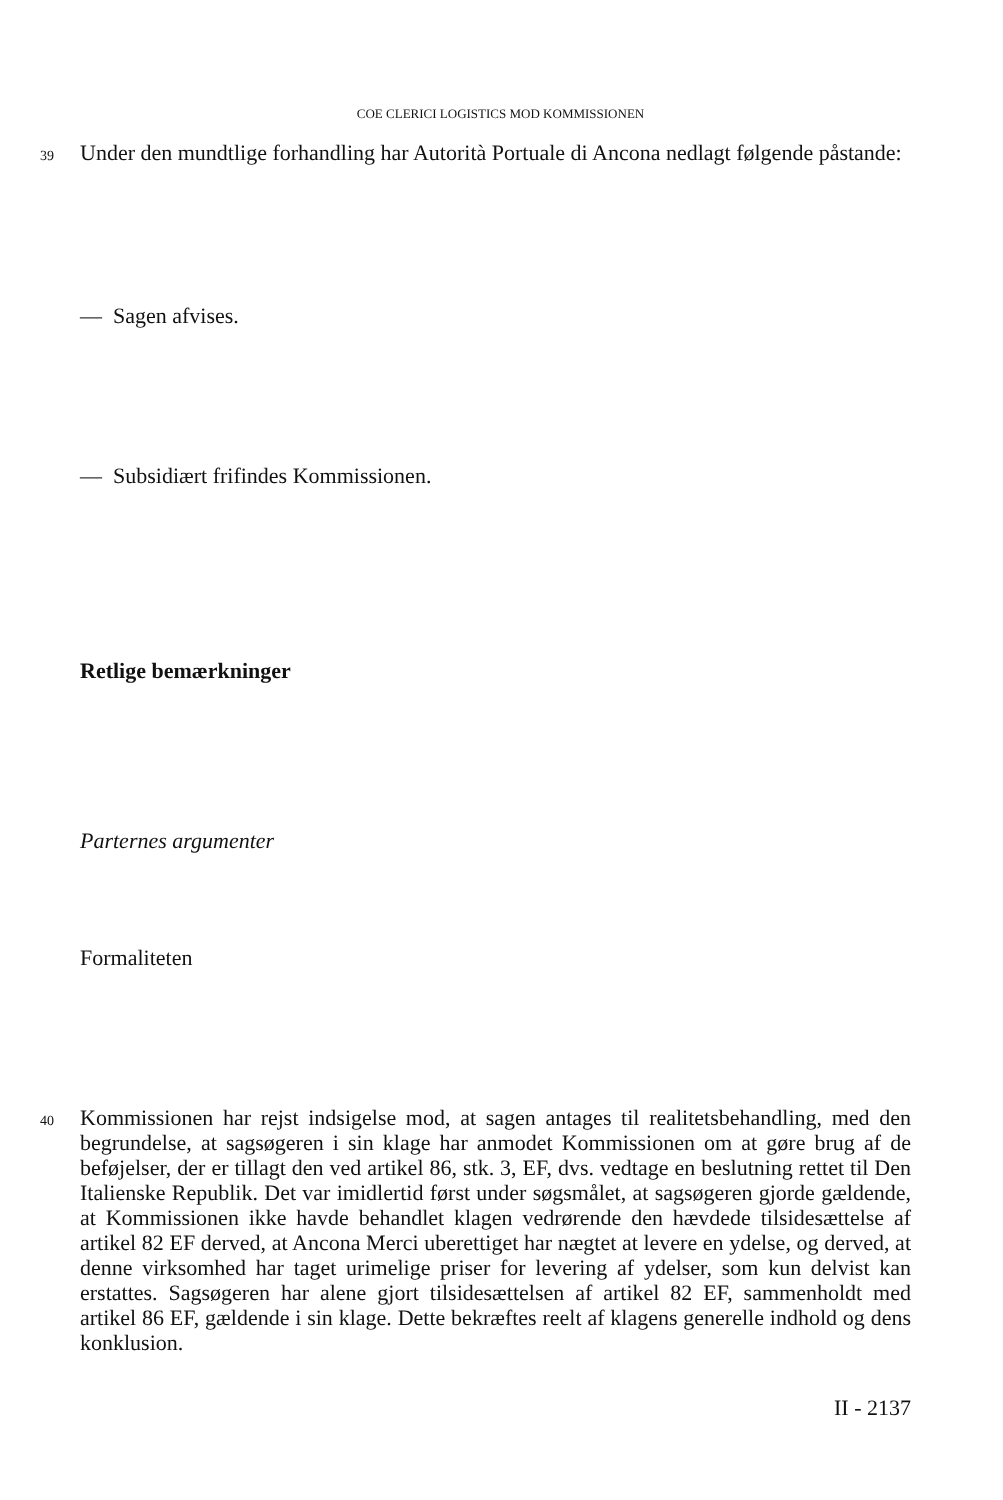COE CLERICI LOGISTICS MOD KOMMISSIONEN
39 Under den mundtlige forhandling har Autorità Portuale di Ancona nedlagt følgende påstande:
— Sagen afvises.
— Subsidiært frifindes Kommissionen.
Retlige bemærkninger
Parternes argumenter
Formaliteten
40 Kommissionen har rejst indsigelse mod, at sagen antages til realitetsbehandling, med den begrundelse, at sagsøgeren i sin klage har anmodet Kommissionen om at gøre brug af de beføjelser, der er tillagt den ved artikel 86, stk. 3, EF, dvs. vedtage en beslutning rettet til Den Italienske Republik. Det var imidlertid først under søgsmålet, at sagsøgeren gjorde gældende, at Kommissionen ikke havde behandlet klagen vedrørende den hævdede tilsidesættelse af artikel 82 EF derved, at Ancona Merci uberettiget har nægtet at levere en ydelse, og derved, at denne virksomhed har taget urimelige priser for levering af ydelser, som kun delvist kan erstattes. Sagsøgeren har alene gjort tilsidesættelsen af artikel 82 EF, sammenholdt med artikel 86 EF, gældende i sin klage. Dette bekræftes reelt af klagens generelle indhold og dens konklusion.
II - 2137